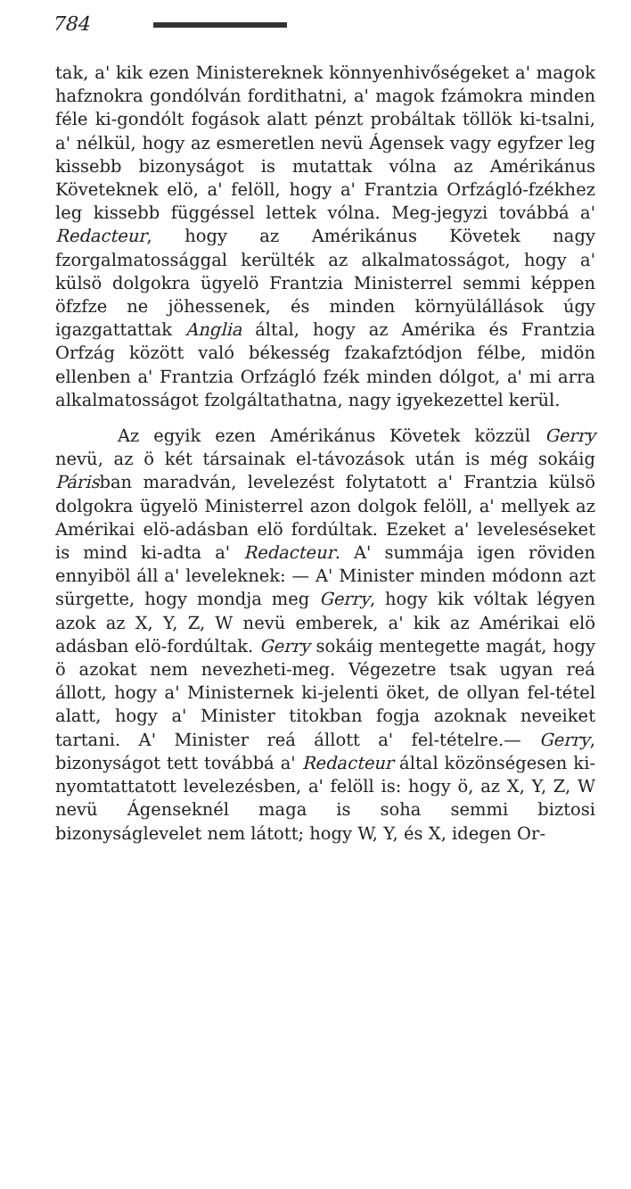784
tak, a' kik ezen Ministereknek könnyenhivőségeket a' magok hafznokra gondólván fordithatni, a' magok fzámokra minden féle ki-gondólt fogások alatt pénzt probáltak töllök ki-tsalni, a' nélkül, hogy az esmeretlen nevü Ágensek vagy egyfzer leg kissebb bizonyságot is mutattak vólna az Amérikánus Követeknek elö, a' felöll, hogy a' Frantzia Orfzágló-fzékhez leg kissebb függéssel lettek vólna. Meg-jegyzi továbbá a' Redacteur, hogy az Amérikánus Követek nagy fzorgalmatossággal kerülték az alkalmatosságot, hogy a' külsö dolgokra ügyelö Frantzia Ministerrel semmi képpen öfzfze ne jöhessenek, és minden környülállások úgy igazgattattak Anglia által, hogy az Amérika és Frantzia Orfzág között való békesség fzakafztódjon félbe, midön ellenben a' Frantzia Orfzágló fzék minden dólgot, a' mi arra alkalmatosságot fzolgáltathatna, nagy igyekezettel kerül.
Az egyik ezen Amérikánus Követek közzül Gerry nevü, az ö két társainak el-távozások után is még sokáig Párisban maradván, levelezést folytatott a' Frantzia külsö dolgokra ügyelö Ministerrel azon dolgok felöll, a' mellyek az Amérikai elö-adásban elö fordúltak. Ezeket a' leveleséseket is mind ki-adta a' Redacteur. A' summája igen röviden ennyiböl áll a' leveleknek: — A' Minister minden módonn azt sürgette, hogy mondja meg Gerry, hogy kik vóltak légyen azok az X, Y, Z, W nevü emberek, a' kik az Amérikai elö adásban elö-fordúltak. Gerry sokáig mentegette magát, hogy ö azokat nem nevezheti-meg. Végezetre tsak ugyan reá állott, hogy a' Ministernek ki-jelenti öket, de ollyan fel-tétel alatt, hogy a' Minister titokban fogja azoknak neveiket tartani. A' Minister reá állott a' fel-tételre.— Gerry, bizonyságot tett továbbá a' Redacteur által közönségesen ki-nyomtattatott levelezésben, a' felöll is: hogy ö, az X, Y, Z, W nevü Ágenseknél maga is soha semmi biztosi bizonyságlevelet nem látott; hogy W, Y, és X, idegen Or-